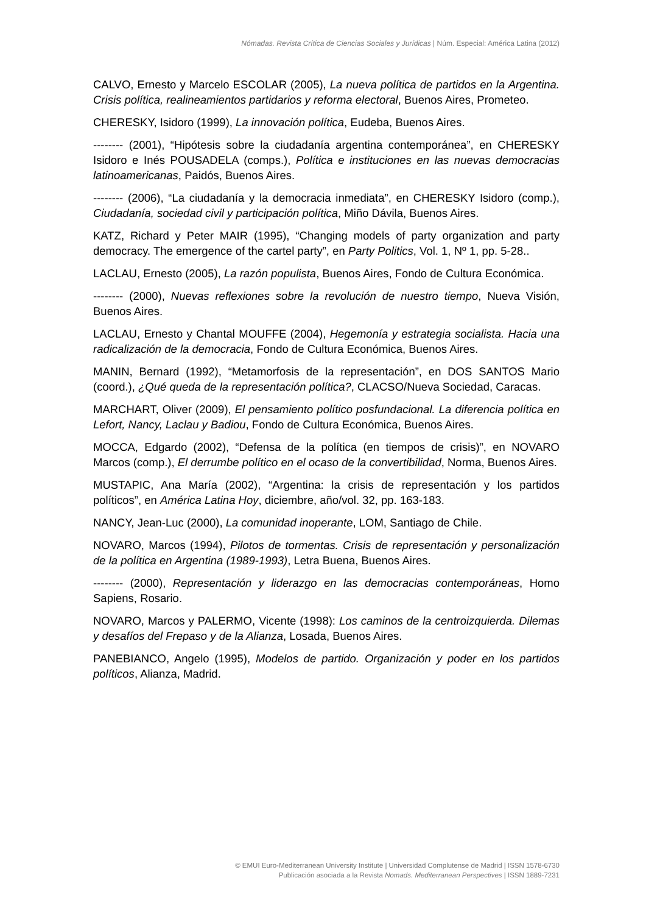Nómadas. Revista Crítica de Ciencias Sociales y Jurídicas | Núm. Especial: América Latina (2012)
CALVO, Ernesto y Marcelo ESCOLAR (2005), La nueva política de partidos en la Argentina. Crisis política, realineamientos partidarios y reforma electoral, Buenos Aires, Prometeo.
CHERESKY, Isidoro (1999), La innovación política, Eudeba, Buenos Aires.
-------- (2001), “Hipótesis sobre la ciudadanía argentina contemporánea”, en CHERESKY Isidoro e Inés POUSADELA (comps.), Política e instituciones en las nuevas democracias latinoamericanas, Paidós, Buenos Aires.
-------- (2006), “La ciudadanía y la democracia inmediata”, en CHERESKY Isidoro (comp.), Ciudadanía, sociedad civil y participación política, Miño Dávila, Buenos Aires.
KATZ, Richard y Peter MAIR (1995), “Changing models of party organization and party democracy. The emergence of the cartel party”, en Party Politics, Vol. 1, Nº 1, pp. 5-28..
LACLAU, Ernesto (2005), La razón populista, Buenos Aires, Fondo de Cultura Económica.
-------- (2000), Nuevas reflexiones sobre la revolución de nuestro tiempo, Nueva Visión, Buenos Aires.
LACLAU, Ernesto y Chantal MOUFFE (2004), Hegemonía y estrategia socialista. Hacia una radicalización de la democracia, Fondo de Cultura Económica, Buenos Aires.
MANIN, Bernard (1992), “Metamorfosis de la representación”, en DOS SANTOS Mario (coord.), ¿Qué queda de la representación política?, CLACSO/Nueva Sociedad, Caracas.
MARCHART, Oliver (2009), El pensamiento político posfundacional. La diferencia política en Lefort, Nancy, Laclau y Badiou, Fondo de Cultura Económica, Buenos Aires.
MOCCA, Edgardo (2002), “Defensa de la política (en tiempos de crisis)”, en NOVARO Marcos (comp.), El derrumbe político en el ocaso de la convertibilidad, Norma, Buenos Aires.
MUSTAPIC, Ana María (2002), “Argentina: la crisis de representación y los partidos políticos”, en América Latina Hoy, diciembre, año/vol. 32, pp. 163-183.
NANCY, Jean-Luc (2000), La comunidad inoperante, LOM, Santiago de Chile.
NOVARO, Marcos (1994), Pilotos de tormentas. Crisis de representación y personalización de la política en Argentina (1989-1993), Letra Buena, Buenos Aires.
-------- (2000), Representación y liderazgo en las democracias contemporáneas, Homo Sapiens, Rosario.
NOVARO, Marcos y PALERMO, Vicente (1998): Los caminos de la centroizquierda. Dilemas y desafíos del Frepaso y de la Alianza, Losada, Buenos Aires.
PANEBIANCO, Angelo (1995), Modelos de partido. Organización y poder en los partidos políticos, Alianza, Madrid.
© EMUI Euro-Mediterranean University Institute | Universidad Complutense de Madrid | ISSN 1578-6730
Publicación asociada a la Revista Nomads. Mediterranean Perspectives | ISSN 1889-7231